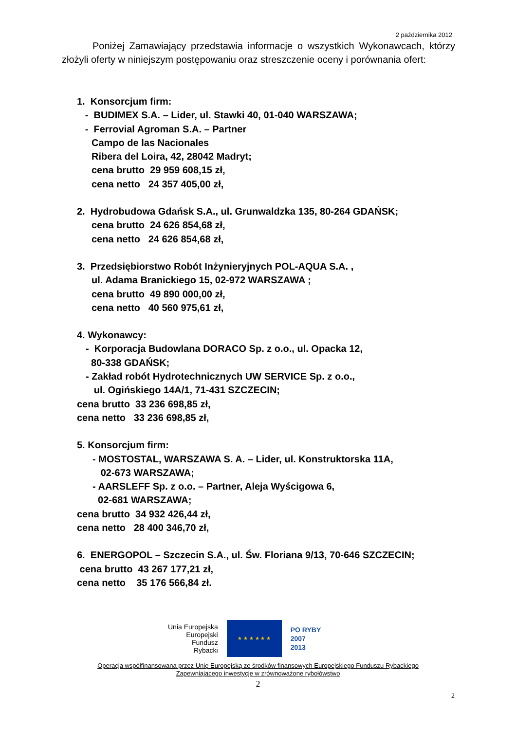2 października 2012
Poniżej Zamawiający przedstawia informacje o wszystkich Wykonawcach, którzy złożyli oferty w niniejszym postępowaniu oraz streszczenie oceny i porównania ofert:
1. Konsorcjum firm:
- BUDIMEX S.A. – Lider, ul. Stawki 40, 01-040 WARSZAWA;
- Ferrovial Agroman S.A. – Partner
Campo de las Nacionales
Ribera del Loira, 42, 28042 Madryt;
cena brutto 29 959 608,15 zł,
cena netto 24 357 405,00 zł,
2. Hydrobudowa Gdańsk S.A., ul. Grunwaldzka 135, 80-264 GDAŃSK;
cena brutto 24 626 854,68 zł,
cena netto 24 626 854,68 zł,
3. Przedsiębiorstwo Robót Inżynieryjnych POL-AQUA S.A. ,
ul. Adama Branickiego 15, 02-972 WARSZAWA ;
cena brutto 49 890 000,00 zł,
cena netto 40 560 975,61 zł,
4. Wykonawcy:
- Korporacja Budowlana DORACO Sp. z o.o., ul. Opacka 12,
80-338 GDAŃSK;
- Zakład robót Hydrotechnicznych UW SERVICE Sp. z o.o.,
ul. Ogińskiego 14A/1, 71-431 SZCZECIN;
cena brutto 33 236 698,85 zł,
cena netto 33 236 698,85 zł,
5. Konsorcjum firm:
- MOSTOSTAL, WARSZAWA S. A. – Lider, ul. Konstruktorska 11A,
02-673 WARSZAWA;
- AARSLEFF Sp. z o.o. – Partner, Aleja Wyścigowa 6,
02-681 WARSZAWA;
cena brutto 34 932 426,44 zł,
cena netto 28 400 346,70 zł,
6. ENERGOPOL – Szczecin S.A., ul. Św. Floriana 9/13, 70-646 SZCZECIN;
cena brutto 43 267 177,21 zł,
cena netto 35 176 566,84 zł.
Unia Europejska
Europejski
Fundusz
Rybacki
★ ★ ★ ★ ★ ★
PO RYBY
2007
2013
Operacja współfinansowana przez Unię Europejską ze środków finansowych Europejskiego Funduszu Rybackiego
Zapewniającego inwestycje w zrównoważone rybołówstwo
2
2